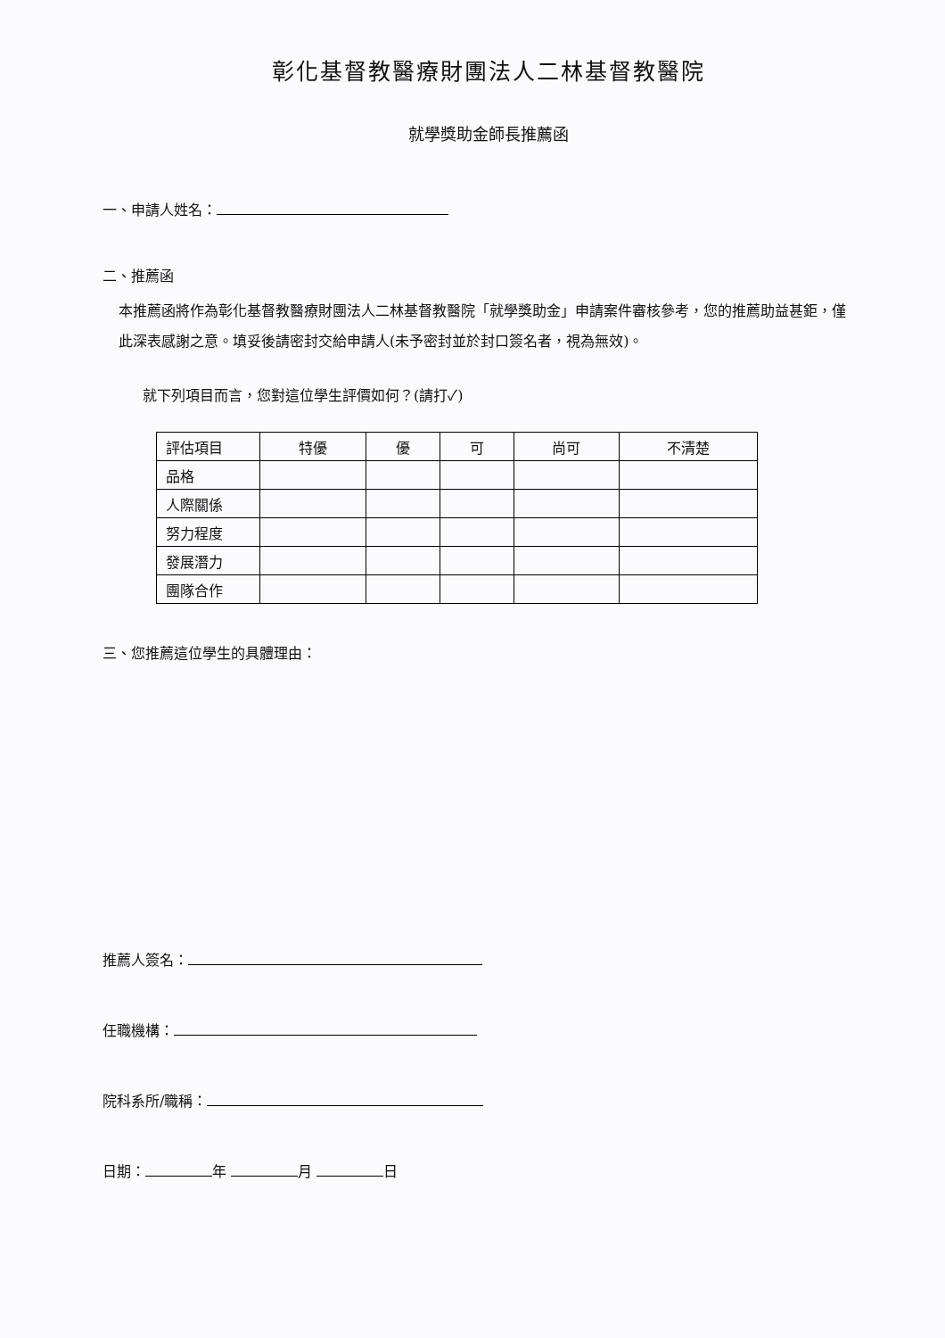彰化基督教醫療財團法人二林基督教醫院
就學獎助金師長推薦函
一、申請人姓名：
二、推薦函
本推薦函將作為彰化基督教醫療財團法人二林基督教醫院「就學獎助金」申請案件審核參考，您的推薦助益甚鉅，僅此深表感謝之意。填妥後請密封交給申請人(未予密封並於封口簽名者，視為無效)。
就下列項目而言，您對這位學生評價如何？(請打✓)
| 評估項目 | 特優 | 優 | 可 | 尚可 | 不清楚 |
| --- | --- | --- | --- | --- | --- |
| 品格 | | | | | |
| 人際關係 | | | | | |
| 努力程度 | | | | | |
| 發展潛力 | | | | | |
| 團隊合作 | | | | | |
三、您推薦這位學生的具體理由：
推薦人簽名：
任職機構：
院科系所/職稱：
日期： 年 月 日